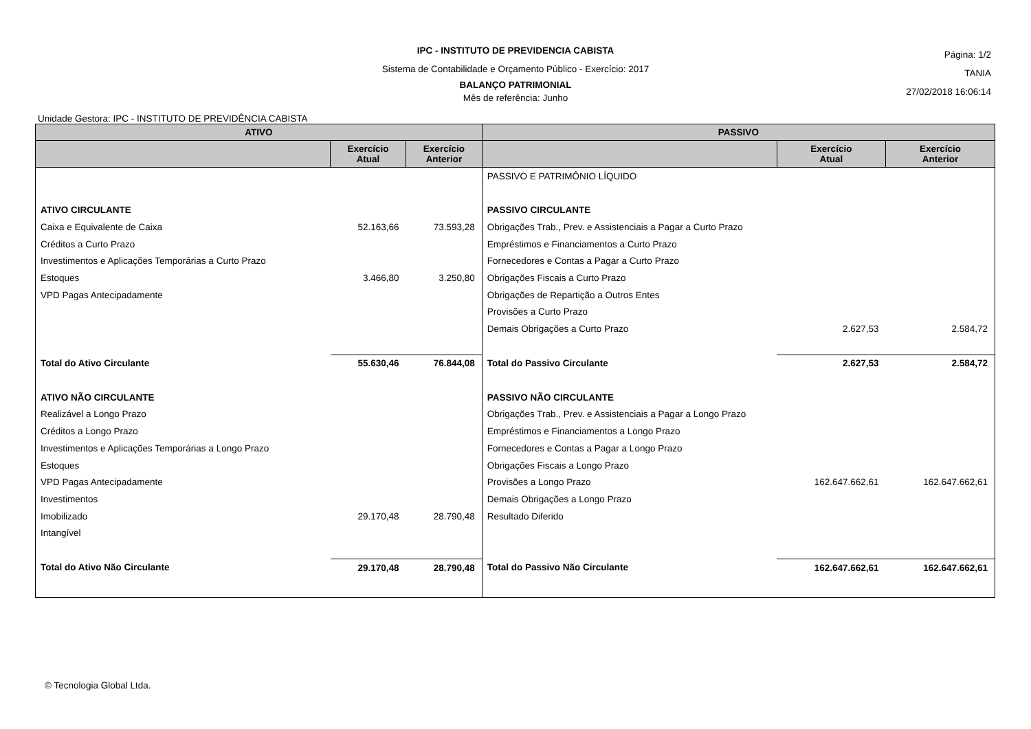IPC - INSTITUTO DE PREVIDENCIA CABISTA
Sistema de Contabilidade e Orçamento Público - Exercício: 2017
BALANÇO PATRIMONIAL
Mês de referência: Junho
Página: 1/2
TANIA
27/02/2018 16:06:14
Unidade Gestora: IPC - INSTITUTO DE PREVIDÊNCIA CABISTA
| ATIVO | | | PASSIVO | | |
| --- | --- | --- | --- | --- | --- |
| | Exercício Atual | Exercício Anterior | | Exercício Atual | Exercício Anterior |
| | | | PASSIVO E PATRIMÔNIO LÍQUIDO | | |
| ATIVO CIRCULANTE | | | PASSIVO CIRCULANTE | | |
| Caixa e Equivalente de Caixa | 52.163,66 | 73.593,28 | Obrigações Trab., Prev. e Assistenciais a Pagar a Curto Prazo | | |
| Créditos a Curto Prazo | | | Empréstimos e Financiamentos a Curto Prazo | | |
| Investimentos e Aplicações Temporárias a Curto Prazo | | | Fornecedores e Contas a Pagar a Curto Prazo | | |
| Estoques | 3.466,80 | 3.250,80 | Obrigações Fiscais a Curto Prazo | | |
| VPD Pagas Antecipadamente | | | Obrigações de Repartição a Outros Entes | | |
| | | | Provisões a Curto Prazo | | |
| | | | Demais Obrigações a Curto Prazo | 2.627,53 | 2.584,72 |
| Total do Ativo Circulante | 55.630,46 | 76.844,08 | Total do Passivo Circulante | 2.627,53 | 2.584,72 |
| ATIVO NÃO CIRCULANTE | | | PASSIVO NÃO CIRCULANTE | | |
| Realizável a Longo Prazo | | | Obrigações Trab., Prev. e Assistenciais a Pagar a Longo Prazo | | |
| Créditos a Longo Prazo | | | Empréstimos e Financiamentos a Longo Prazo | | |
| Investimentos e Aplicações Temporárias a Longo Prazo | | | Fornecedores e Contas a Pagar a Longo Prazo | | |
| Estoques | | | Obrigações Fiscais a Longo Prazo | | |
| VPD Pagas Antecipadamente | | | Provisões a Longo Prazo | 162.647.662,61 | 162.647.662,61 |
| Investimentos | | | Demais Obrigações a Longo Prazo | | |
| Imobilizado | 29.170,48 | 28.790,48 | Resultado Diferido | | |
| Intangível | | | | | |
| Total do Ativo Não Circulante | 29.170,48 | 28.790,48 | Total do Passivo Não Circulante | 162.647.662,61 | 162.647.662,61 |
© Tecnologia Global Ltda.